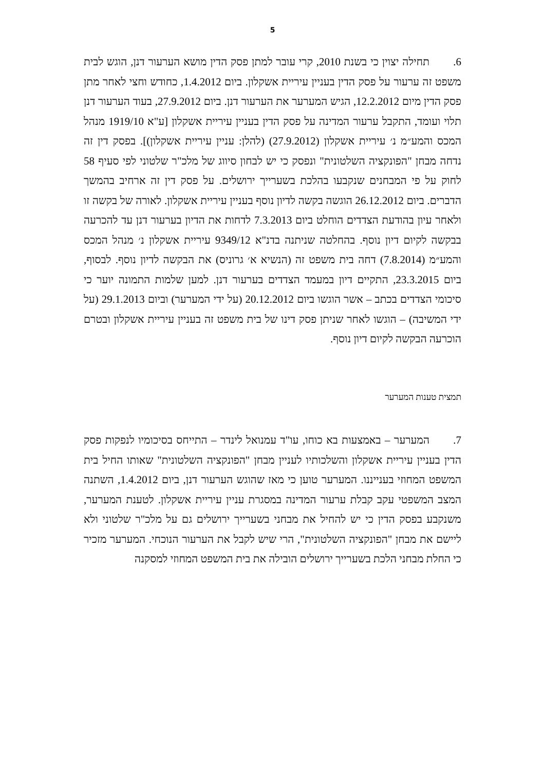5
6. תחילה יצוין כי בשנת 2010, קרי עובר למתן פסק הדין מושא הערעור דנן, הוגש לבית משפט זה ערעור על פסק הדין בעניין עיריית אשקלון. ביום 1.4.2012, כחודש וחצי לאחר מתן פסק הדין מיום 12.2.2012, הגיש המערער את הערעור דנן. ביום 27.9.2012, בעוד הערעור דנן תלוי ועומד, התקבל ערעור המדינה על פסק הדין בעניין עיריית אשקלון [ע"א 1919/10 מנהל המכס והמע״מ נ׳ עיריית אשקלון (27.9.2012) (להלן: עניין עיריית אשקלון)]. בפסק דין זה נדחה מבחן "הפונקציה השלטונית" ונפסק כי יש לבחון סיווג של מלכ"ר שלטוני לפי סעיף 58 לחוק על פי המבחנים שנקבעו בהלכת בשערייך ירושלים. על פסק דין זה ארחיב בהמשך הדברים. ביום 26.12.2012 הוגשה בקשה לדיון נוסף בעניין עיריית אשקלון. לאורה של בקשה זו ולאחר עיון בהודעת הצדדים הוחלט ביום 7.3.2013 לדחות את הדיון בערעור דנן עד להכרעה בבקשה לקיום דיון נוסף. בהחלטה שניתנה בדנ"א 9349/12 עיריית אשקלון נ׳ מנהל המכס והמע״מ (7.8.2014) דחה בית משפט זה (הנשיא א׳ גרוניס) את הבקשה לדיון נוסף. לבסוף, ביום 23.3.2015, התקיים דיון במעמד הצדדים בערעור דנן. למען שלמות התמונה יוער כי סיכומי הצדדים בכתב – אשר הוגשו ביום 20.12.2012 (על ידי המערער) וביום 29.1.2013 (על ידי המשיבה) – הוגשו לאחר שניתן פסק דינו של בית משפט זה בעניין עיריית אשקלון ובטרם הוכרעה הבקשה לקיום דיון נוסף.
תמצית טענות המערער
7. המערער – באמצעות בא כוחו, עו"ד עמנואל לינדר – התייחס בסיכומיו לנפקות פסק הדין בעניין עיריית אשקלון והשלכותיו לעניין מבחן "הפונקציה השלטונית" שאותו החיל בית המשפט המחוזי בענייננו. המערער טוען כי מאז שהוגש הערעור דנן, ביום 1.4.2012, השתנה המצב המשפטי עקב קבלת ערעור המדינה במסגרת עניין עיריית אשקלון. לטענת המערער, משנקבע בפסק הדין כי יש להחיל את מבחני בשערייך ירושלים גם על מלכ"ר שלטוני ולא ליישם את מבחן "הפונקציה השלטונית", הרי שיש לקבל את הערעור הנוכחי. המערער מזכיר כי החלת מבחני הלכת בשערייך ירושלים הובילה את בית המשפט המחוזי למסקנה